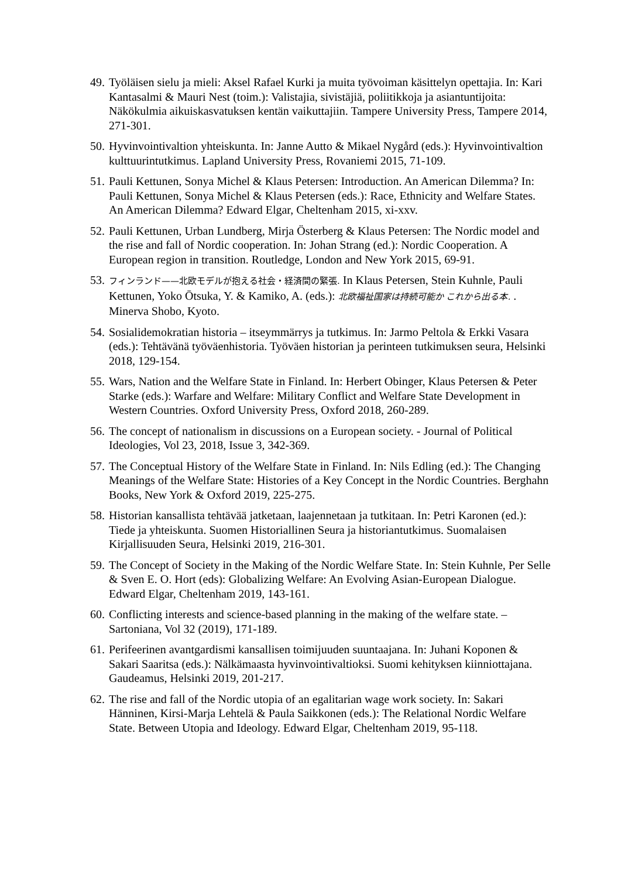49. Työläisen sielu ja mieli: Aksel Rafael Kurki ja muita työvoiman käsittelyn opettajia. In: Kari Kantasalmi & Mauri Nest (toim.): Valistajia, sivistäjiä, poliitikkoja ja asiantuntijoita: Näkökulmia aikuiskasvatuksen kentän vaikuttajiin. Tampere University Press, Tampere 2014, 271-301.
50. Hyvinvointivaltion yhteiskunta. In: Janne Autto & Mikael Nygård (eds.): Hyvinvointivaltion kulttuurintutkimus. Lapland University Press, Rovaniemi 2015, 71-109.
51. Pauli Kettunen, Sonya Michel & Klaus Petersen: Introduction. An American Dilemma? In: Pauli Kettunen, Sonya Michel & Klaus Petersen (eds.): Race, Ethnicity and Welfare States. An American Dilemma? Edward Elgar, Cheltenham 2015, xi-xxv.
52. Pauli Kettunen, Urban Lundberg, Mirja Österberg & Klaus Petersen: The Nordic model and the rise and fall of Nordic cooperation. In: Johan Strang (ed.): Nordic Cooperation. A European region in transition. Routledge, London and New York 2015, 69-91.
53. フィンランド——北欧モデルが抱える社会・経済間の緊張. In Klaus Petersen, Stein Kuhnle, Pauli Kettunen, Yoko Ōtsuka, Y. & Kamiko, A. (eds.): 北欧福祉国家は持続可能か これから出る本. . Minerva Shobo, Kyoto.
54. Sosialidemokratian historia – itseymmärrys ja tutkimus. In: Jarmo Peltola & Erkki Vasara (eds.): Tehtävänä työväenhistoria. Työväen historian ja perinteen tutkimuksen seura, Helsinki 2018, 129-154.
55. Wars, Nation and the Welfare State in Finland. In: Herbert Obinger, Klaus Petersen & Peter Starke (eds.): Warfare and Welfare: Military Conflict and Welfare State Development in Western Countries. Oxford University Press, Oxford 2018, 260-289.
56. The concept of nationalism in discussions on a European society. - Journal of Political Ideologies, Vol 23, 2018, Issue 3, 342-369.
57. The Conceptual History of the Welfare State in Finland. In: Nils Edling (ed.): The Changing Meanings of the Welfare State: Histories of a Key Concept in the Nordic Countries. Berghahn Books, New York & Oxford 2019, 225-275.
58. Historian kansallista tehtävää jatketaan, laajennetaan ja tutkitaan. In: Petri Karonen (ed.): Tiede ja yhteiskunta. Suomen Historiallinen Seura ja historiantutkimus. Suomalaisen Kirjallisuuden Seura, Helsinki 2019, 216-301.
59. The Concept of Society in the Making of the Nordic Welfare State. In: Stein Kuhnle, Per Selle & Sven E. O. Hort (eds): Globalizing Welfare: An Evolving Asian-European Dialogue. Edward Elgar, Cheltenham 2019, 143-161.
60. Conflicting interests and science-based planning in the making of the welfare state. – Sartoniana, Vol 32 (2019), 171-189.
61. Perifeerinen avantgardismi kansallisen toimijuuden suuntaajana. In: Juhani Koponen & Sakari Saaritsa (eds.): Nälkämaasta hyvinvointivaltioksi. Suomi kehityksen kiinniottajana. Gaudeamus, Helsinki 2019, 201-217.
62. The rise and fall of the Nordic utopia of an egalitarian wage work society. In: Sakari Hänninen, Kirsi-Marja Lehtelä & Paula Saikkonen (eds.): The Relational Nordic Welfare State. Between Utopia and Ideology. Edward Elgar, Cheltenham 2019, 95-118.